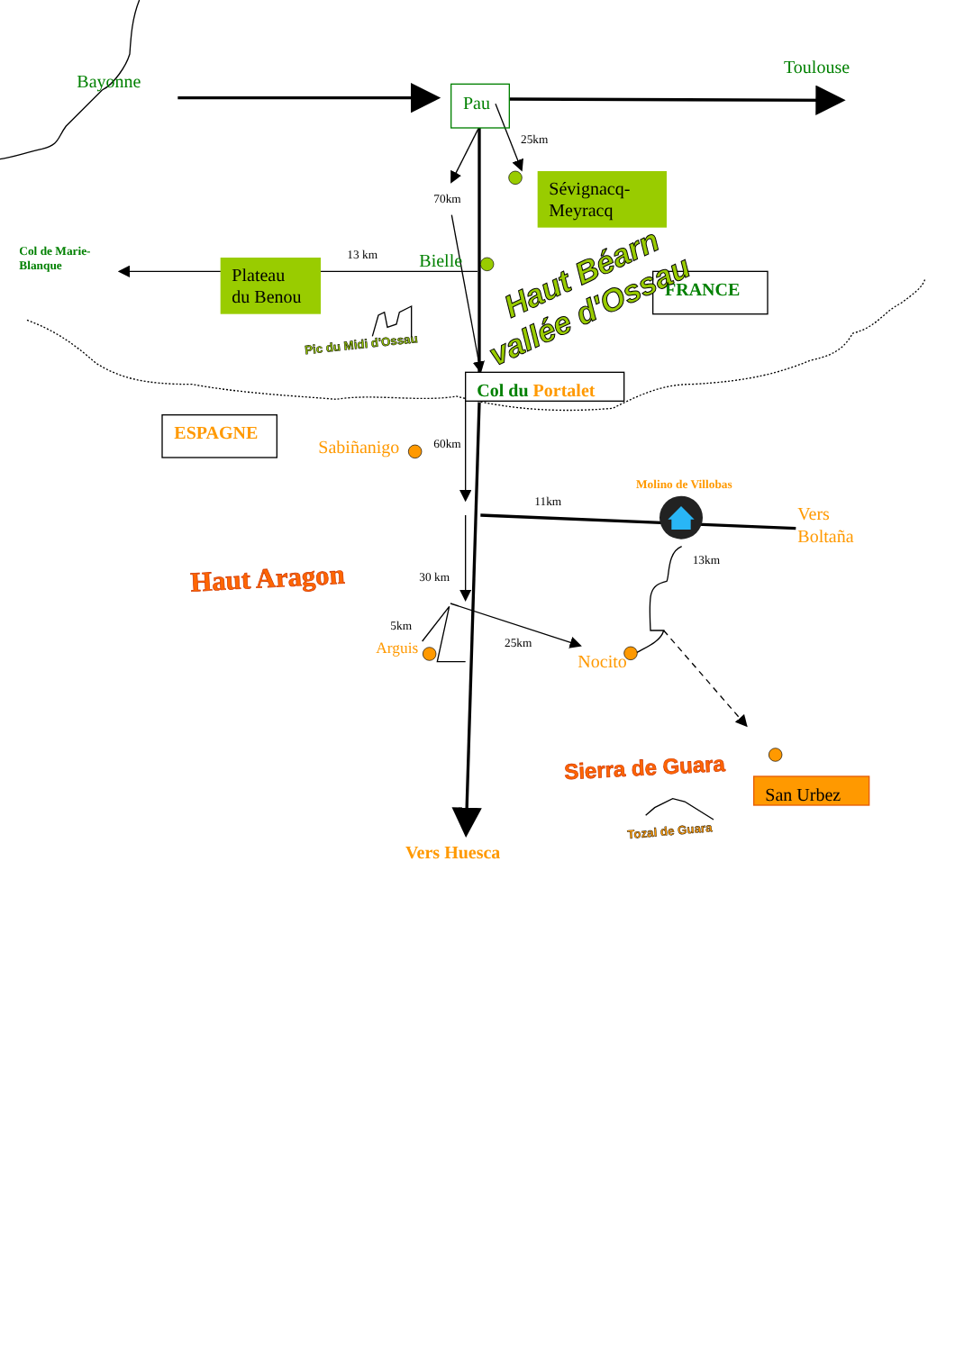Toulouse
Bayonne
Pau
25km
Sévignacq-
Meyracq
70km
Col de Marie-
Blanque
13 km
Bielle
Plateau
du Benou
FRANCE
Haut Béarn
vallée d'Ossau
Pic du Midi d'Ossau
Col du Portalet
ESPAGNE
Sabiñanigo
60km
Molino de Villobas
11km
Vers
Boltaña
13km
Haut Aragon
30 km
5km
Arguis
25km
Nocito
Sierra de Guara
San Urbez
Tozal de Guara
Vers Huesca